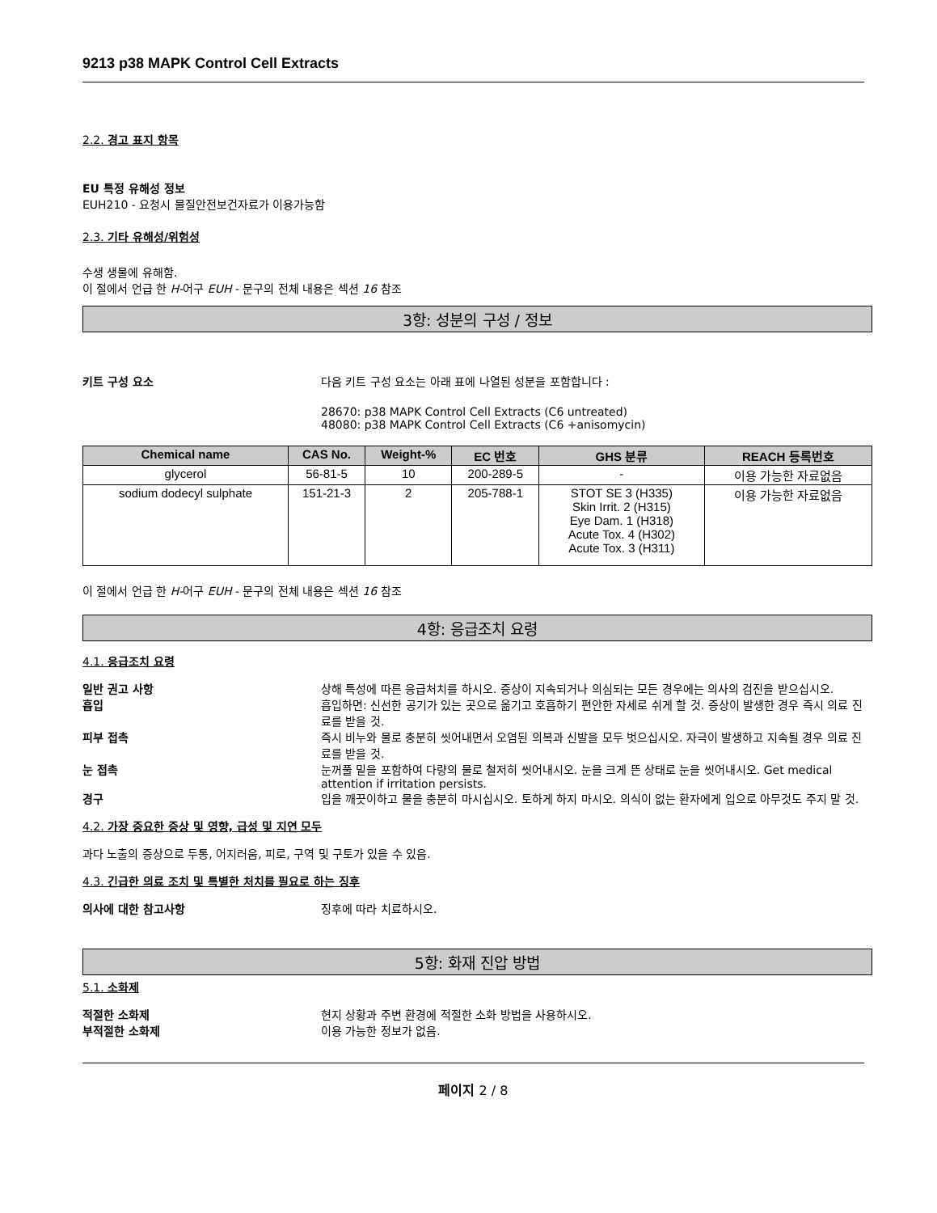9213 p38 MAPK Control Cell Extracts
2.2. 경고 표지 항목
EU 특정 유해성 정보
EUH210 - 요청시 물질안전보건자료가 이용가능함
2.3. 기타 유해성/위험성
수생 생물에 유해함.
이 절에서 언급 한 H-어구 EUH - 문구의 전체 내용은 섹션 16 참조
3항: 성분의 구성 / 정보
키트 구성 요소 다음 키트 구성 요소는 아래 표에 나열된 성분을 포함합니다 :
28670: p38 MAPK Control Cell Extracts (C6 untreated)
48080: p38 MAPK Control Cell Extracts (C6 +anisomycin)
| Chemical name | CAS No. | Weight-% | EC 번호 | GHS 분류 | REACH 등록번호 |
| --- | --- | --- | --- | --- | --- |
| glycerol | 56-81-5 | 10 | 200-289-5 | - | 이용 가능한 자료없음 |
| sodium dodecyl sulphate | 151-21-3 | 2 | 205-788-1 | STOT SE 3 (H335) Skin Irrit. 2 (H315) Eye Dam. 1 (H318) Acute Tox. 4 (H302) Acute Tox. 3 (H311) | 이용 가능한 자료없음 |
이 절에서 언급 한 H-어구 EUH - 문구의 전체 내용은 섹션 16 참조
4항: 응급조치 요령
4.1. 응급조치 요령
일반 권고 사항 상해 특성에 따른 응급처치를 하시오. 증상이 지속되거나 의심되는 모든 경우에는 의사의 검진을 받으십시오.
흡입 흡입하면: 신선한 공기가 있는 곳으로 옮기고 호흡하기 편안한 자세로 쉬게 할 것. 증상이 발생한 경우 즉시 의료 진료를 받을 것.
피부 접촉 즉시 비누와 물로 충분히 씻어내면서 오염된 의복과 신발을 모두 벗으십시오. 자극이 발생하고 지속될 경우 의료 진료를 받을 것.
눈 접촉 눈꺼풀 밑을 포함하여 다량의 물로 철저히 씻어내시오. 눈을 크게 뜬 상태로 눈을 씻어내시오. Get medical attention if irritation persists.
경구 입을 깨끗이하고 물을 충분히 마시십시오. 토하게 하지 마시오. 의식이 없는 환자에게 입으로 아무것도 주지 말 것.
4.2. 가장 중요한 증상 및 영향, 급성 및 지연 모두
과다 노출의 증상으로 두통, 어지러움, 피로, 구역 및 구토가 있을 수 있음.
4.3. 긴급한 의료 조치 및 특별한 처치를 필요로 하는 징후
의사에 대한 참고사항 징후에 따라 치료하시오.
5항: 화재 진압 방법
5.1. 소화제
적절한 소화제 현지 상황과 주변 환경에 적절한 소화 방법을 사용하시오.
부적절한 소화제 이용 가능한 정보가 없음.
페이지 2 / 8